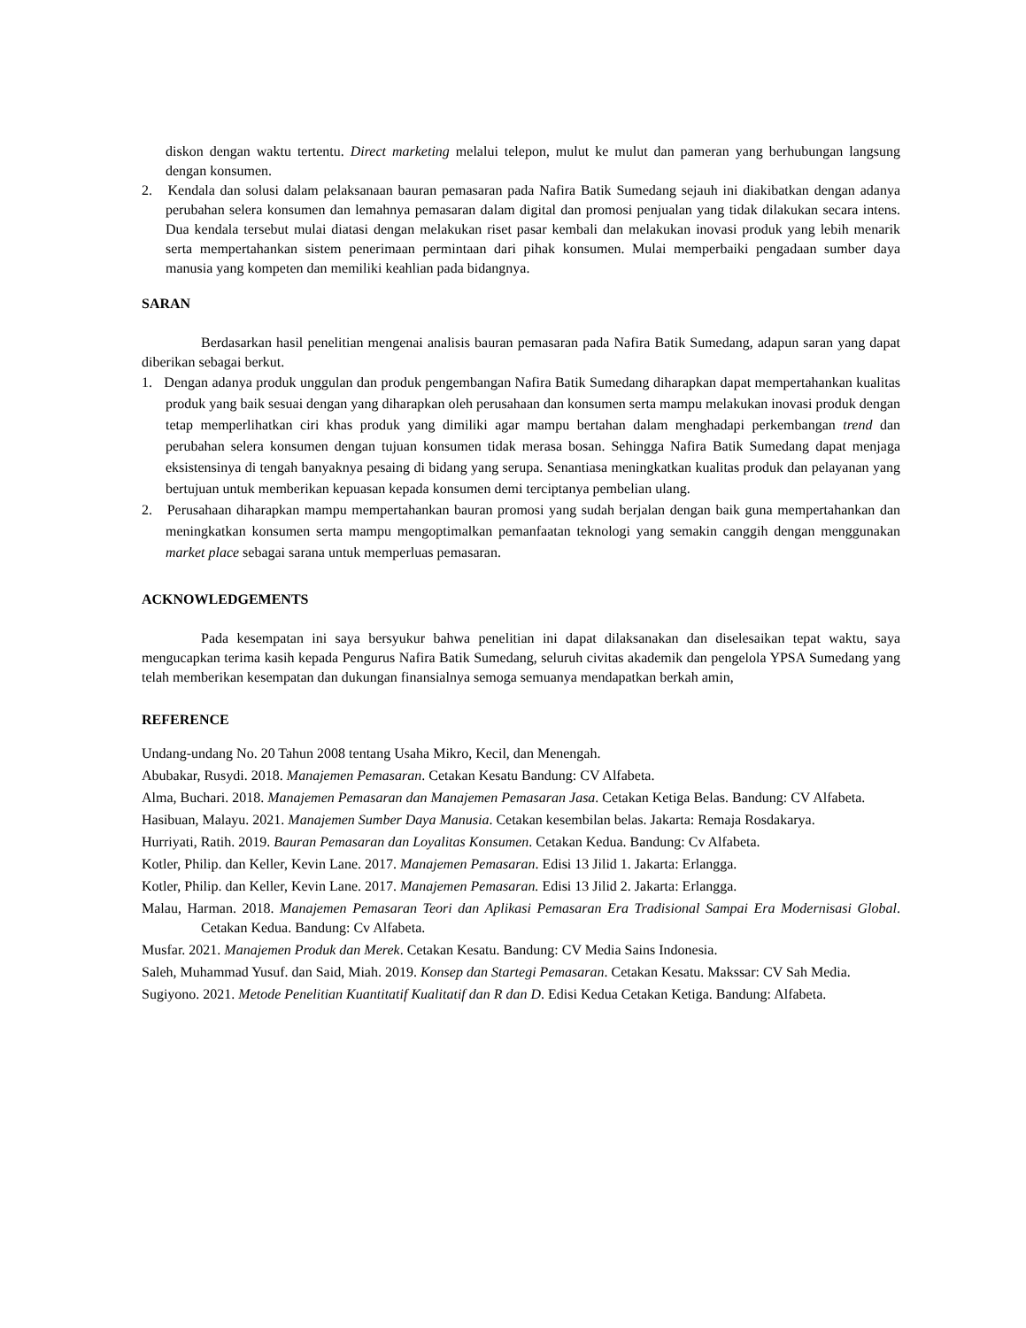diskon dengan waktu tertentu. Direct marketing melalui telepon, mulut ke mulut dan pameran yang berhubungan langsung dengan konsumen.
2. Kendala dan solusi dalam pelaksanaan bauran pemasaran pada Nafira Batik Sumedang sejauh ini diakibatkan dengan adanya perubahan selera konsumen dan lemahnya pemasaran dalam digital dan promosi penjualan yang tidak dilakukan secara intens. Dua kendala tersebut mulai diatasi dengan melakukan riset pasar kembali dan melakukan inovasi produk yang lebih menarik serta mempertahankan sistem penerimaan permintaan dari pihak konsumen. Mulai memperbaiki pengadaan sumber daya manusia yang kompeten dan memiliki keahlian pada bidangnya.
SARAN
Berdasarkan hasil penelitian mengenai analisis bauran pemasaran pada Nafira Batik Sumedang, adapun saran yang dapat diberikan sebagai berkut.
1. Dengan adanya produk unggulan dan produk pengembangan Nafira Batik Sumedang diharapkan dapat mempertahankan kualitas produk yang baik sesuai dengan yang diharapkan oleh perusahaan dan konsumen serta mampu melakukan inovasi produk dengan tetap memperlihatkan ciri khas produk yang dimiliki agar mampu bertahan dalam menghadapi perkembangan trend dan perubahan selera konsumen dengan tujuan konsumen tidak merasa bosan. Sehingga Nafira Batik Sumedang dapat menjaga eksistensinya di tengah banyaknya pesaing di bidang yang serupa. Senantiasa meningkatkan kualitas produk dan pelayanan yang bertujuan untuk memberikan kepuasan kepada konsumen demi terciptanya pembelian ulang.
2. Perusahaan diharapkan mampu mempertahankan bauran promosi yang sudah berjalan dengan baik guna mempertahankan dan meningkatkan konsumen serta mampu mengoptimalkan pemanfaatan teknologi yang semakin canggih dengan menggunakan market place sebagai sarana untuk memperluas pemasaran.
ACKNOWLEDGEMENTS
Pada kesempatan ini saya bersyukur bahwa penelitian ini dapat dilaksanakan dan diselesaikan tepat waktu, saya mengucapkan terima kasih kepada Pengurus Nafira Batik Sumedang, seluruh civitas akademik dan pengelola YPSA Sumedang yang telah memberikan kesempatan dan dukungan finansialnya semoga semuanya mendapatkan berkah amin,
REFERENCE
Undang-undang No. 20 Tahun 2008 tentang Usaha Mikro, Kecil, dan Menengah.
Abubakar, Rusydi. 2018. Manajemen Pemasaran. Cetakan Kesatu Bandung: CV Alfabeta.
Alma, Buchari. 2018. Manajemen Pemasaran dan Manajemen Pemasaran Jasa. Cetakan Ketiga Belas. Bandung: CV Alfabeta.
Hasibuan, Malayu. 2021. Manajemen Sumber Daya Manusia. Cetakan kesembilan belas. Jakarta: Remaja Rosdakarya.
Hurriyati, Ratih. 2019. Bauran Pemasaran dan Loyalitas Konsumen. Cetakan Kedua. Bandung: Cv Alfabeta.
Kotler, Philip. dan Keller, Kevin Lane. 2017. Manajemen Pemasaran. Edisi 13 Jilid 1. Jakarta: Erlangga.
Kotler, Philip. dan Keller, Kevin Lane. 2017. Manajemen Pemasaran. Edisi 13 Jilid 2. Jakarta: Erlangga.
Malau, Harman. 2018. Manajemen Pemasaran Teori dan Aplikasi Pemasaran Era Tradisional Sampai Era Modernisasi Global. Cetakan Kedua. Bandung: Cv Alfabeta.
Musfar. 2021. Manajemen Produk dan Merek. Cetakan Kesatu. Bandung: CV Media Sains Indonesia.
Saleh, Muhammad Yusuf. dan Said, Miah. 2019. Konsep dan Startegi Pemasaran. Cetakan Kesatu. Makssar: CV Sah Media.
Sugiyono. 2021. Metode Penelitian Kuantitatif Kualitatif dan R dan D. Edisi Kedua Cetakan Ketiga. Bandung: Alfabeta.